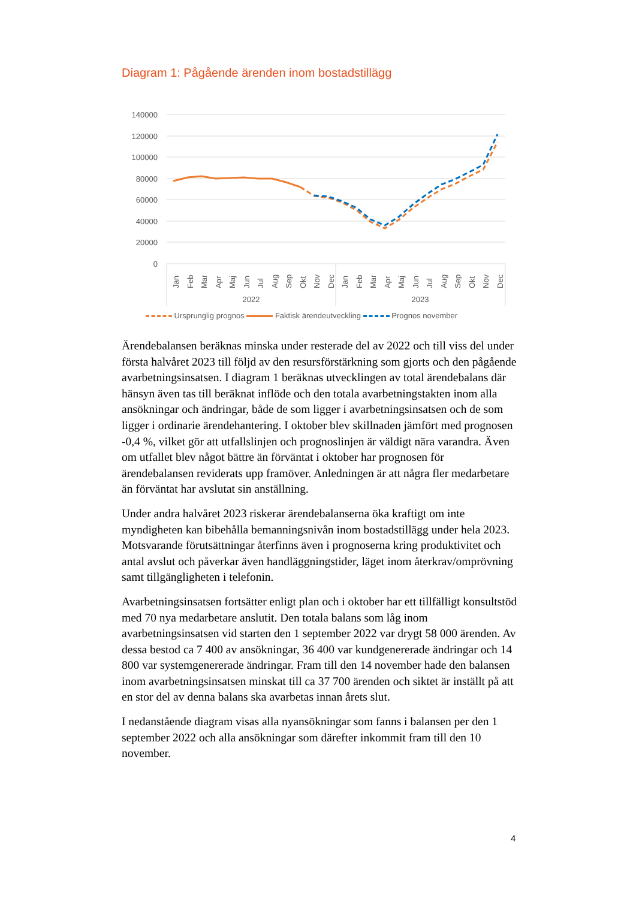Diagram 1: Pågående ärenden inom bostadstillägg
140000
120000
100000
80000
60000
40000
20000
0
Jan
Feb
Mar
Apr
Maj
Jun
Jul
Aug
Sep
Okt
Nov
Dec
Jan
Feb
Mar
Apr
Maj
Jun
Jul
Aug
Sep
Okt
Nov
Dec
2022
2023
Ursprunglig prognos Faktisk ärendeutveckling Prognos november
Ärendebalansen beräknas minska under resterade del av 2022 och till viss del under första halvåret 2023 till följd av den resursförstärkning som gjorts och den pågående avarbetningsinsatsen. I diagram 1 beräknas utvecklingen av total ärendebalans där hänsyn även tas till beräknat inflöde och den totala avarbetningstakten inom alla ansökningar och ändringar, både de som ligger i avarbetningsinsatsen och de som ligger i ordinarie ärendehantering. I oktober blev skillnaden jämfört med prognosen -0,4 %, vilket gör att utfallslinjen och prognoslinjen är väldigt nära varandra. Även om utfallet blev något bättre än förväntat i oktober har prognosen för ärendebalansen reviderats upp framöver. Anledningen är att några fler medarbetare än förväntat har avslutat sin anställning.
Under andra halvåret 2023 riskerar ärendebalanserna öka kraftigt om inte myndigheten kan bibehålla bemanningsnivån inom bostadstillägg under hela 2023. Motsvarande förutsättningar återfinns även i prognoserna kring produktivitet och antal avslut och påverkar även handläggningstider, läget inom återkrav/omprövning samt tillgängligheten i telefonin.
Avarbetningsinsatsen fortsätter enligt plan och i oktober har ett tillfälligt konsultstöd med 70 nya medarbetare anslutit. Den totala balans som låg inom avarbetningsinsatsen vid starten den 1 september 2022 var drygt 58 000 ärenden. Av dessa bestod ca 7 400 av ansökningar, 36 400 var kundgenererade ändringar och 14 800 var systemgenererade ändringar. Fram till den 14 november hade den balansen inom avarbetningsinsatsen minskat till ca 37 700 ärenden och siktet är inställt på att en stor del av denna balans ska avarbetas innan årets slut.
I nedanstående diagram visas alla nyansökningar som fanns i balansen per den 1 september 2022 och alla ansökningar som därefter inkommit fram till den 10 november.
4